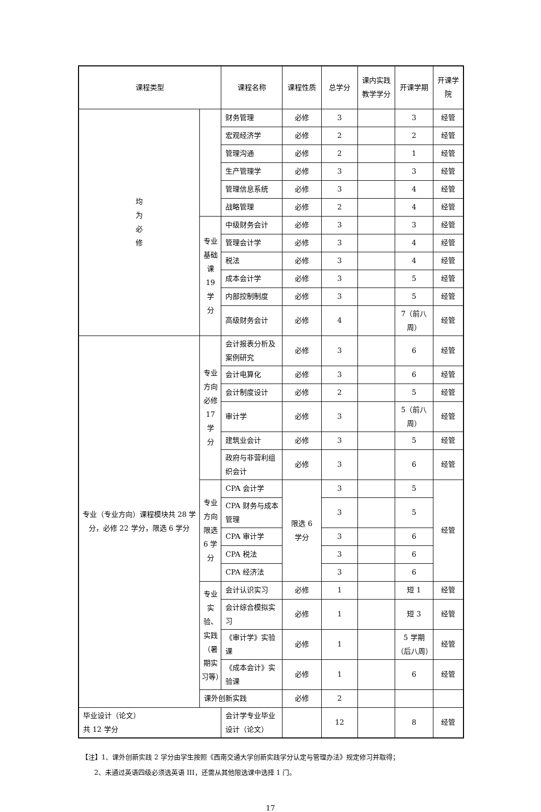| 课程类型 | | 课程名称 | | 课程性质 | 总学分 | 课内实践教学学分 | 开课学期 | 开课学院 |
| --- | --- | --- | --- | --- | --- | --- | --- | --- |
| 均 为 必 修 | | 财务管理 | | 必修 | 3 | | 3 | 经管 |
| | | 宏观经济学 | | 必修 | 2 | | 2 | 经管 |
| | | 管理沟通 | | 必修 | 2 | | 1 | 经管 |
| | | 生产管理学 | | 必修 | 3 | | 3 | 经管 |
| | | 管理信息系统 | | 必修 | 3 | | 4 | 经管 |
| | | 战略管理 | | 必修 | 2 | | 4 | 经管 |
| | 专业 基础 课 19 学 分 | 中级财务会计 | | 必修 | 3 | | 3 | 经管 |
| | | 管理会计学 | | 必修 | 3 | | 4 | 经管 |
| | | 税法 | | 必修 | 3 | | 4 | 经管 |
| | | 成本会计学 | | 必修 | 3 | | 5 | 经管 |
| | | 内部控制制度 | | 必修 | 3 | | 5 | 经管 |
| | | 高级财务会计 | | 必修 | 4 | | 7（前八周） | 经管 |
| 专业（专业方向）课程模块共 28 学分，必修 22 学分，限选 6 学分 | 专业 方向 必修 17 学 分 | 会计报表分析及案例研究 | | 必修 | 3 | | 6 | 经管 |
| | | 会计电算化 | | 必修 | 3 | | 6 | 经管 |
| | | 会计制度设计 | | 必修 | 2 | | 5 | 经管 |
| | | 审计学 | | 必修 | 3 | | 5（前八周） | 经管 |
| | | 建筑业会计 | | 必修 | 3 | | 5 | 经管 |
| | | 政府与非营利组织会计 | | 必修 | 3 | | 6 | 经管 |
| | 专业 方向 限选 6 学 分 | CPA 会计学 | | 限选 6 学分 | 3 | | 5 | 经管 |
| | | CPA 财务与成本管理 | | | 3 | | 5 | |
| | | CPA 审计学 | | | 3 | | 6 | |
| | | CPA 税法 | | | 3 | | 6 | |
| | | CPA 经济法 | | | 3 | | 6 | |
| | 专业 实验、 实践 （暑 期实 习等） | 会计认识实习 | | 必修 | 1 | | 短 1 | 经管 |
| | | 会计综合模拟实习 | | 必修 | 1 | | 短 3 | 经管 |
| | | 《审计学》实验课 | | 必修 | 1 | | 5 学期（后八周） | 经管 |
| | | 《成本会计》实验课 | | 必修 | 1 | | 6 | 经管 |
| | 课外创新实践 | | | 必修 | 2 | | | |
| 毕业设计（论文） 共 12 学分 | | | 会计学专业毕业设计（论文） | | 12 | | 8 | 经管 |
【注】1、课外创新实践 2 学分由学生按照《西南交通大学创新实践学分认定与管理办法》规定修习并取得；
2、未通过英语四级必须选英语 III，还需从其他限选课中选择 1 门。
17